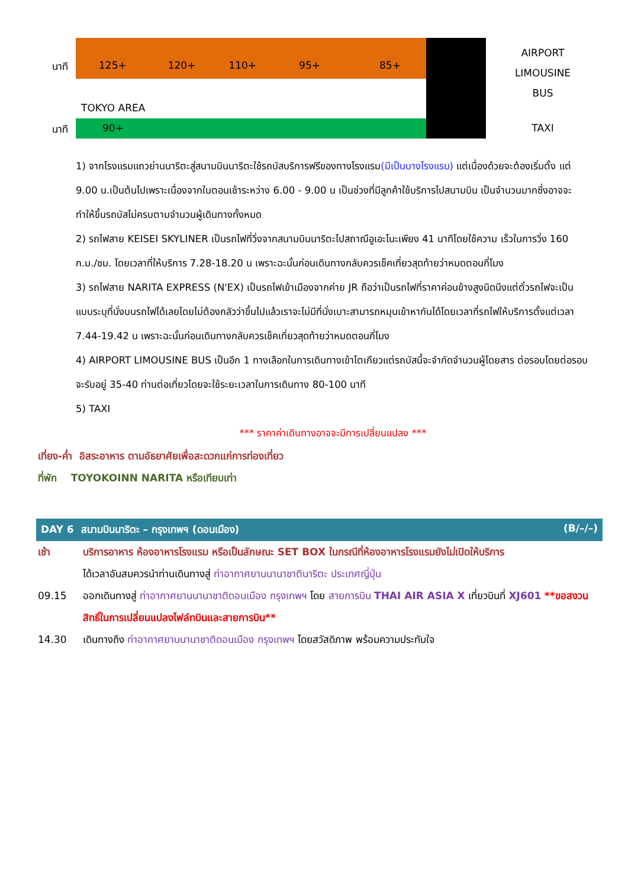นาที 125+ 120+ 110+ 95+ 85+
AIRPORT LIMOUSINE
BUS
TOKYO AREA
นาที 90+ TAXI
1) จากโรงแรมแถวย่านนาริตะสู่สนามบินนาริตะใช้รถบัสบริการฟรีของทางโรงแรม(มีเป็นบางโรงแรม) แต่เนื่องด้วยจะต้องเริ่มตั้ง แต่ 9.00 น.เป็นต้นไปเพราะเนื่องจากในตอนเช้าระหว่าง 6.00 - 9.00 น เป็นช่วงที่มีลูกค้าใช้บริการไปสนามบิน เป็นจำนวนมากซึ่งอาจจะทำให้ขึ้นรถบัสไม่ครบตามจำนวนผู้เดินทางทั้งหมด
2) รถไฟสาย KEISEI SKYLINER เป็นรถไฟที่วิ่งจากสนามบินนาริตะไปสถาณีอูเอะโนะเพียง 41 นาทีโดยใช้ความ เร็วในการวิ่ง 160 ก.ม./ชม. โดยเวลาที่ให้บริการ 7.28-18.20 น เพราะฉะนั้นก่อนเดินทางกลับควรเช็คเที่ยวสุดท้ายว่าหมดตอนกี่โมง
3) รถไฟสาย NARITA EXPRESS (N'EX) เป็นรถไฟเข้าเมืองจากค่าย JR ถือว่าเป็นรถไฟที่ราคาค่อนข้างสูงนิดนึงแต่ตั๋วรถไฟจะเป็นแบบระบุที่นั่งบนรถไฟได้เลยโดยไม่ต้องกลัวว่าขึ้นไปแล้วเราจะไม่มีที่นั่งเบาะสามารถหมุนเข้าหากันได้โดยเวลาที่รถไฟให้บริการตั้งแต่เวลา 7.44-19.42 น เพราะฉะนั้นก่อนเดินทางกลับควรเช็คเที่ยวสุดท้ายว่าหมดตอนกี่โมง
4) AIRPORT LIMOUSINE BUS เป็นอีก 1 ทางเลือกในการเดินทางเข้าโตเกียวแต่รถบัสนี้จะจำกัดจำนวนผู้โดยสาร ต่อรอบโดยต่อรอบจะรับอยู่ 35-40 ท่านต่อเที่ยวโดยจะใช้ระยะเวลาในการเดินทาง 80-100 นาที
5) TAXI
*** ราคาค่าเดินทางอาจจะมีการเปลี่ยนแปลง ***
เที่ยง-ค่ำ อิสระอาหาร ตามอัธยาศัยเพื่อสะดวกแก่การท่องเที่ยว
ที่พัก TOYOKOINN NARITA หรือเทียบเท่า
DAY 6 สนามบินนาริตะ – กรุงเทพฯ (ดอนเมือง) (B/–/–)
เช้า บริการอาหาร ห้องอาหารโรงแรม หรือเป็นลักษณะ SET BOX ในกรณีที่ห้องอาหารโรงแรมยังไม่เปิดให้บริการ
ได้เวลาอันสมควรนำท่านเดินทางสู่ ท่าอากาศยานนานาชาตินาริตะ ประเทศญี่ปุ่น
09.15 ออกเดินทางสู่ ท่าอากาศยานนานาชาติดอนเมือง กรุงเทพฯ โดย สายการบิน THAI AIR ASIA X เที่ยวบินที่ XJ601 **ขอสงวนสิทธิ์ในการเปลี่ยนแปลงไฟล์ทบินและสายการบิน**
14.30 เดินทางถึง ท่าอากาศยานนานาชาติดอนเมือง กรุงเทพฯ โดยสวัสดิภาพ พร้อมความประทับใจ